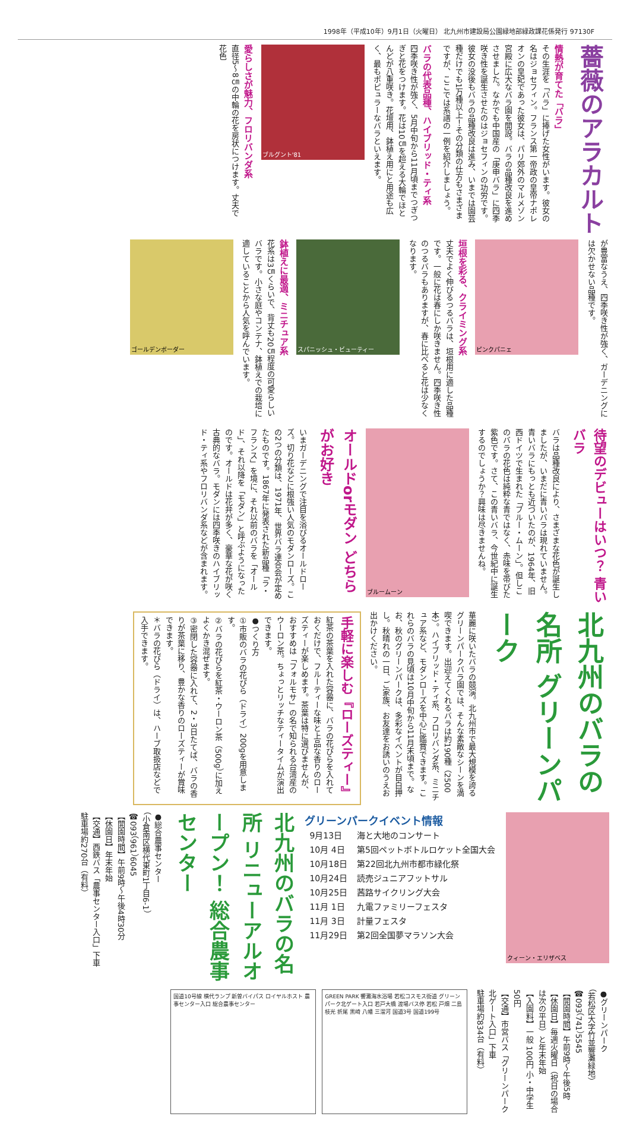1998年（平成10年）9月1日（火曜日） 北九州市建設局公園緑地部緑政課花係発行 97130F
薔薇のアラカルト
情熱が育てた「バラ」
その生涯を「バラ」に捧げた女性がいます。彼女の名はジョセフィン。フランス第一帝政の皇帝ナポレオンの皇妃であった彼女は、パリ郊外のマルメゾン宮殿に広大なバラ園を開設。バラの品種改良を進めさせました。なかでも中国産の「庚申バラ」に四季咲き性を誕生させたのはジョセフィンの功労です。
彼女の没後もバラの品種改良は進み、いまでは園芸種だけでも1万種以上！その分類の仕方もさまざまですが、ここでは系譜の一例を紹介しましょう。
バラの代表品種、ハイブリッド・ティ系
四季咲き性が強く、5月中旬から11月頃までつぎつぎと花をつけます。花は10㎝を超える大輪でほとんどが八重咲き。花壇用、鉢植え用にと用途も広く、最もポピュラーなバラといえます。
ブルグント'81
愛らしさが魅力、フロリバンダ系
直径5〜8㎝の中輪の花を房状につけます。丈夫で花色
が豊富なうえ、四季咲き性が強く、ガーデニングには欠かせない品種です。
ピンクパニェ
垣根を彩る、クライミング系
丈夫でよく伸びるつるバラは、垣根用に適した品種です。一般に花は春にしか咲きません。四季咲き性のつるバラもありますが、春に比べると花は少なくなります。
スパニッシュ・ビューティー
鉢植えに最適、ミニチュア系
花系は3㎝くらいで、背丈も20㎝程度の可愛らしいバラです。小さな庭やコンテナ、鉢植えでの栽培に適していることから人気を呼んでいます。
ゴールデンボーダー
待望のデビューはいつ？ 青いバラ
バラは品種改良により、さまざまな花色が誕生しましたが、いまだに青いバラは現れていません。青いバラにもっとも近づいたのが、1964年、旧西ドイツで生まれた「ブルー・ムーン」。但しこのバラの花色は純粋な青ではなく、赤味を帯びた紫色です。さて、この青いバラ、今世紀中に誕生するのでしょうか？興味は尽きませんね。
ブルームーン
オールドorモダン どちらがお好き
いまガーデニングで注目を浴びるオールドローズ。切り花などに根強い人気のモダンローズ。この2つの分類は、1971年、世界バラ連合会が定めたものです。1867年に発表された新品種「ラ・フランス」を境に、それ以前のバラを「オールド」、それ以降を「モダン」と呼ぶようになったのです。オールドは花弁が多く、豪華な花が咲く古典的なバラ。モダンには四季咲きのハイブリッド・ティ系やフロリバンダ系などが含まれます。
北九州のバラの名所 グリーンパーク
華麗に咲いたバラの競演。北九州市で最大規模を誇るグリーンパークバラ園では、そんな素敵なシーンを満喫できます。出迎えてくれるバラは約190種（2500本）。ハイブリッド・ティ系、フロリバンダ系、ミニチュア系など、モダンローズを中心に鑑賞できます。これらのバラの見頃は10月中旬から11月末頃まで。なお、秋のグリーンパークは、多彩なイベントが目白押し。秋晴れの一日、ご家族、お友達をお誘いのうえお出かけください。
手軽に楽しむ『ローズティー』
紅茶の茶葉を入れた容器に、バラの花びらを入れておくだけで、フルーティーな味と上品な香りのローズティーが楽しめます。茶葉は特に選びませんが、おすすめは「フォルモサ」の名で知られる台湾産のウーロン茶。ちょっとリッチなティータイムが演出できます。
●つくり方
①市販のバラの花びら（ドライ）200gを用意します。
②バラの花びらを紅茶・ウーロン茶（500g）に加えよくかき混ぜます。
③密閉した容器に入れて、2・3日たてば、バラの香りが茶葉に移り、豊かな香りのローズティーが賞味できます。
＊バラの花びら（ドライ）は、ハーブ取扱店などで入手できます。
クィーン・エリザベス
グリーンパークイベント情報
| 9月13日 | 海と大地のコンサート |
| 10月 4日 | 第5回ペットボトルロケット全国大会 |
| 10月18日 | 第22回北九州市都市緑化祭 |
| 10月24日 | 読売ジュニアフットサル |
| 10月25日 | 茜路サイクリング大会 |
| 11月 1日 | 九電ファミリーフェスタ |
| 11月 3日 | 計量フェスタ |
| 11月29日 | 第2回全国夢マラソン大会 |
北九州のバラの名所 リニューアルオープン！ 総合農事センター
●総合農事センター
（小倉南区横代東町1丁目6-1）
☎093（961）6045
【開園時間】午前9時〜午後4時30分
【休園日】年末年始
【交通】西鉄バス「農事センター入口」下車
駐車場約270台（有料）
●グリーンパーク
（若松区大字竹並響灘緑地）
☎093（741）5545
【開園時間】午前9時〜午後5時
【休園日】毎週火曜日（祝日の場合は次の平日）と年末年始
【入園料】一般 100円 小・中学生 50円
【交通】市営バス「グリーンパーク北ゲート入口」下車
駐車場約834台（有料）
GREEN PARK 響灘海水浴場 若松コスモス街道 グリーンパーク北ゲート入口 若戸大橋 渡場バス停 若松 戸畑 二島 枝光 折尾 黒崎 八幡 三溜河 国道3号 国道199号
国道10号線 横代ランプ 新曽バイパス ロイヤルホスト 農事センター入口 総合農事センター